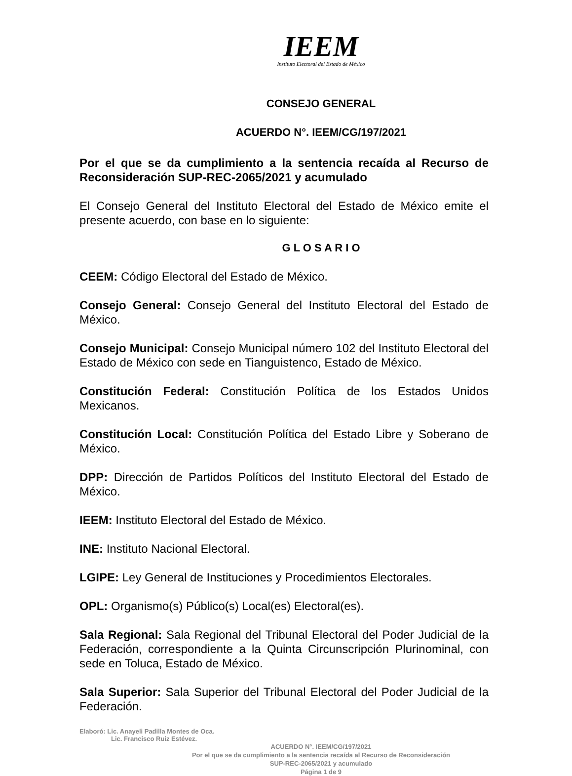IEEM
Instituto Electoral del Estado de México
CONSEJO GENERAL
ACUERDO N°. IEEM/CG/197/2021
Por el que se da cumplimiento a la sentencia recaída al Recurso de Reconsideración SUP-REC-2065/2021 y acumulado
El Consejo General del Instituto Electoral del Estado de México emite el presente acuerdo, con base en lo siguiente:
G L O S A R I O
CEEM: Código Electoral del Estado de México.
Consejo General: Consejo General del Instituto Electoral del Estado de México.
Consejo Municipal: Consejo Municipal número 102 del Instituto Electoral del Estado de México con sede en Tianguistenco, Estado de México.
Constitución Federal: Constitución Política de los Estados Unidos Mexicanos.
Constitución Local: Constitución Política del Estado Libre y Soberano de México.
DPP: Dirección de Partidos Políticos del Instituto Electoral del Estado de México.
IEEM: Instituto Electoral del Estado de México.
INE: Instituto Nacional Electoral.
LGIPE: Ley General de Instituciones y Procedimientos Electorales.
OPL: Organismo(s) Público(s) Local(es) Electoral(es).
Sala Regional: Sala Regional del Tribunal Electoral del Poder Judicial de la Federación, correspondiente a la Quinta Circunscripción Plurinominal, con sede en Toluca, Estado de México.
Sala Superior: Sala Superior del Tribunal Electoral del Poder Judicial de la Federación.
Elaboró: Lic. Anayeli Padilla Montes de Oca.
Lic. Francisco Ruiz Estévez.
ACUERDO N°. IEEM/CG/197/2021
Por el que se da cumplimiento a la sentencia recaída al Recurso de Reconsideración
SUP-REC-2065/2021 y acumulado
Página 1 de 9